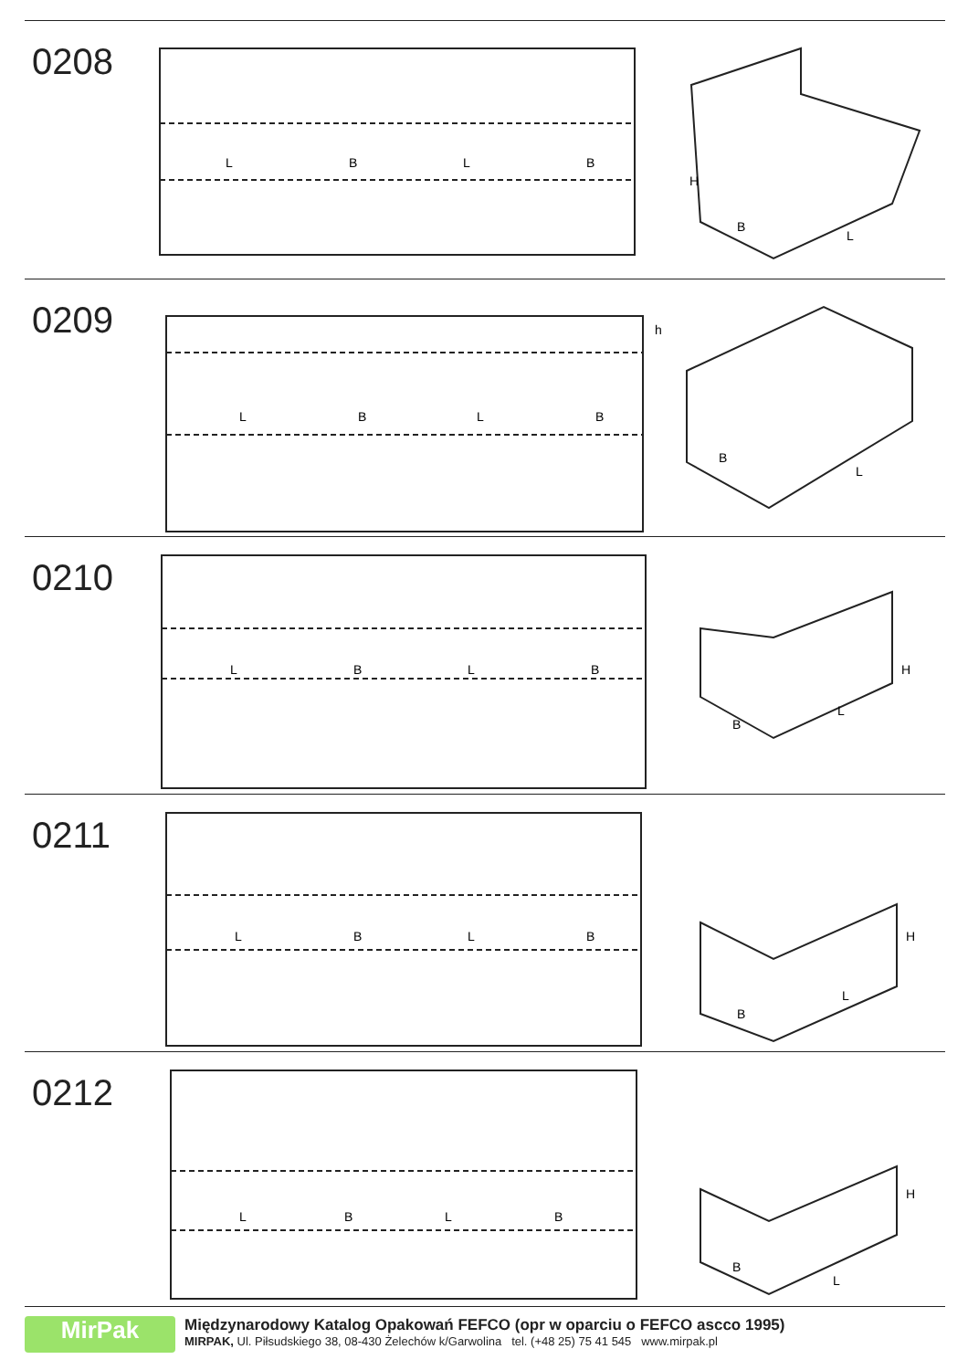0208
L
B
L
B
H
B
L
0209
L
B
L
B
h
B
L
0210
L
B
L
B
H
B
L
0211
L
B
L
B
H
B
L
0212
L
B
L
B
H
B
L
MirPak Międzynarodowy Katalog Opakowań FEFCO (opr w oparciu o FEFCO ascco 1995)
MIRPAK, Ul. Piłsudskiego 38, 08-430 Żelechów k/Garwolina tel. (+48 25) 75 41 545 www.mirpak.pl